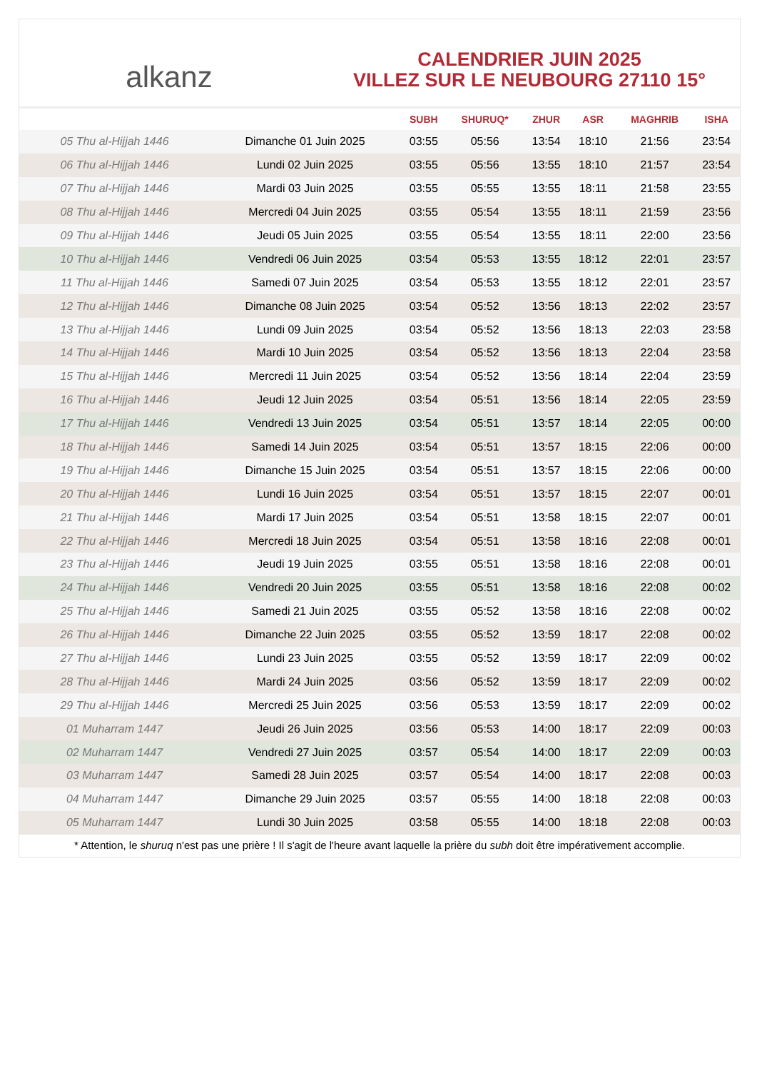alkanz
CALENDRIER JUIN 2025
VILLEZ SUR LE NEUBOURG 27110 15°
| | | SUBH | SHURUQ* | ZHUR | ASR | MAGHRIB | ISHA |
| --- | --- | --- | --- | --- | --- | --- | --- |
| 05 Thu al-Hijjah 1446 | Dimanche 01 Juin 2025 | 03:55 | 05:56 | 13:54 | 18:10 | 21:56 | 23:54 |
| 06 Thu al-Hijjah 1446 | Lundi 02 Juin 2025 | 03:55 | 05:56 | 13:55 | 18:10 | 21:57 | 23:54 |
| 07 Thu al-Hijjah 1446 | Mardi 03 Juin 2025 | 03:55 | 05:55 | 13:55 | 18:11 | 21:58 | 23:55 |
| 08 Thu al-Hijjah 1446 | Mercredi 04 Juin 2025 | 03:55 | 05:54 | 13:55 | 18:11 | 21:59 | 23:56 |
| 09 Thu al-Hijjah 1446 | Jeudi 05 Juin 2025 | 03:55 | 05:54 | 13:55 | 18:11 | 22:00 | 23:56 |
| 10 Thu al-Hijjah 1446 | Vendredi 06 Juin 2025 | 03:54 | 05:53 | 13:55 | 18:12 | 22:01 | 23:57 |
| 11 Thu al-Hijjah 1446 | Samedi 07 Juin 2025 | 03:54 | 05:53 | 13:55 | 18:12 | 22:01 | 23:57 |
| 12 Thu al-Hijjah 1446 | Dimanche 08 Juin 2025 | 03:54 | 05:52 | 13:56 | 18:13 | 22:02 | 23:57 |
| 13 Thu al-Hijjah 1446 | Lundi 09 Juin 2025 | 03:54 | 05:52 | 13:56 | 18:13 | 22:03 | 23:58 |
| 14 Thu al-Hijjah 1446 | Mardi 10 Juin 2025 | 03:54 | 05:52 | 13:56 | 18:13 | 22:04 | 23:58 |
| 15 Thu al-Hijjah 1446 | Mercredi 11 Juin 2025 | 03:54 | 05:52 | 13:56 | 18:14 | 22:04 | 23:59 |
| 16 Thu al-Hijjah 1446 | Jeudi 12 Juin 2025 | 03:54 | 05:51 | 13:56 | 18:14 | 22:05 | 23:59 |
| 17 Thu al-Hijjah 1446 | Vendredi 13 Juin 2025 | 03:54 | 05:51 | 13:57 | 18:14 | 22:05 | 00:00 |
| 18 Thu al-Hijjah 1446 | Samedi 14 Juin 2025 | 03:54 | 05:51 | 13:57 | 18:15 | 22:06 | 00:00 |
| 19 Thu al-Hijjah 1446 | Dimanche 15 Juin 2025 | 03:54 | 05:51 | 13:57 | 18:15 | 22:06 | 00:00 |
| 20 Thu al-Hijjah 1446 | Lundi 16 Juin 2025 | 03:54 | 05:51 | 13:57 | 18:15 | 22:07 | 00:01 |
| 21 Thu al-Hijjah 1446 | Mardi 17 Juin 2025 | 03:54 | 05:51 | 13:58 | 18:15 | 22:07 | 00:01 |
| 22 Thu al-Hijjah 1446 | Mercredi 18 Juin 2025 | 03:54 | 05:51 | 13:58 | 18:16 | 22:08 | 00:01 |
| 23 Thu al-Hijjah 1446 | Jeudi 19 Juin 2025 | 03:55 | 05:51 | 13:58 | 18:16 | 22:08 | 00:01 |
| 24 Thu al-Hijjah 1446 | Vendredi 20 Juin 2025 | 03:55 | 05:51 | 13:58 | 18:16 | 22:08 | 00:02 |
| 25 Thu al-Hijjah 1446 | Samedi 21 Juin 2025 | 03:55 | 05:52 | 13:58 | 18:16 | 22:08 | 00:02 |
| 26 Thu al-Hijjah 1446 | Dimanche 22 Juin 2025 | 03:55 | 05:52 | 13:59 | 18:17 | 22:08 | 00:02 |
| 27 Thu al-Hijjah 1446 | Lundi 23 Juin 2025 | 03:55 | 05:52 | 13:59 | 18:17 | 22:09 | 00:02 |
| 28 Thu al-Hijjah 1446 | Mardi 24 Juin 2025 | 03:56 | 05:52 | 13:59 | 18:17 | 22:09 | 00:02 |
| 29 Thu al-Hijjah 1446 | Mercredi 25 Juin 2025 | 03:56 | 05:53 | 13:59 | 18:17 | 22:09 | 00:02 |
| 01 Muharram 1447 | Jeudi 26 Juin 2025 | 03:56 | 05:53 | 14:00 | 18:17 | 22:09 | 00:03 |
| 02 Muharram 1447 | Vendredi 27 Juin 2025 | 03:57 | 05:54 | 14:00 | 18:17 | 22:09 | 00:03 |
| 03 Muharram 1447 | Samedi 28 Juin 2025 | 03:57 | 05:54 | 14:00 | 18:17 | 22:08 | 00:03 |
| 04 Muharram 1447 | Dimanche 29 Juin 2025 | 03:57 | 05:55 | 14:00 | 18:18 | 22:08 | 00:03 |
| 05 Muharram 1447 | Lundi 30 Juin 2025 | 03:58 | 05:55 | 14:00 | 18:18 | 22:08 | 00:03 |
* Attention, le shuruq n'est pas une prière ! Il s'agit de l'heure avant laquelle la prière du subh doit être impérativement accomplie.